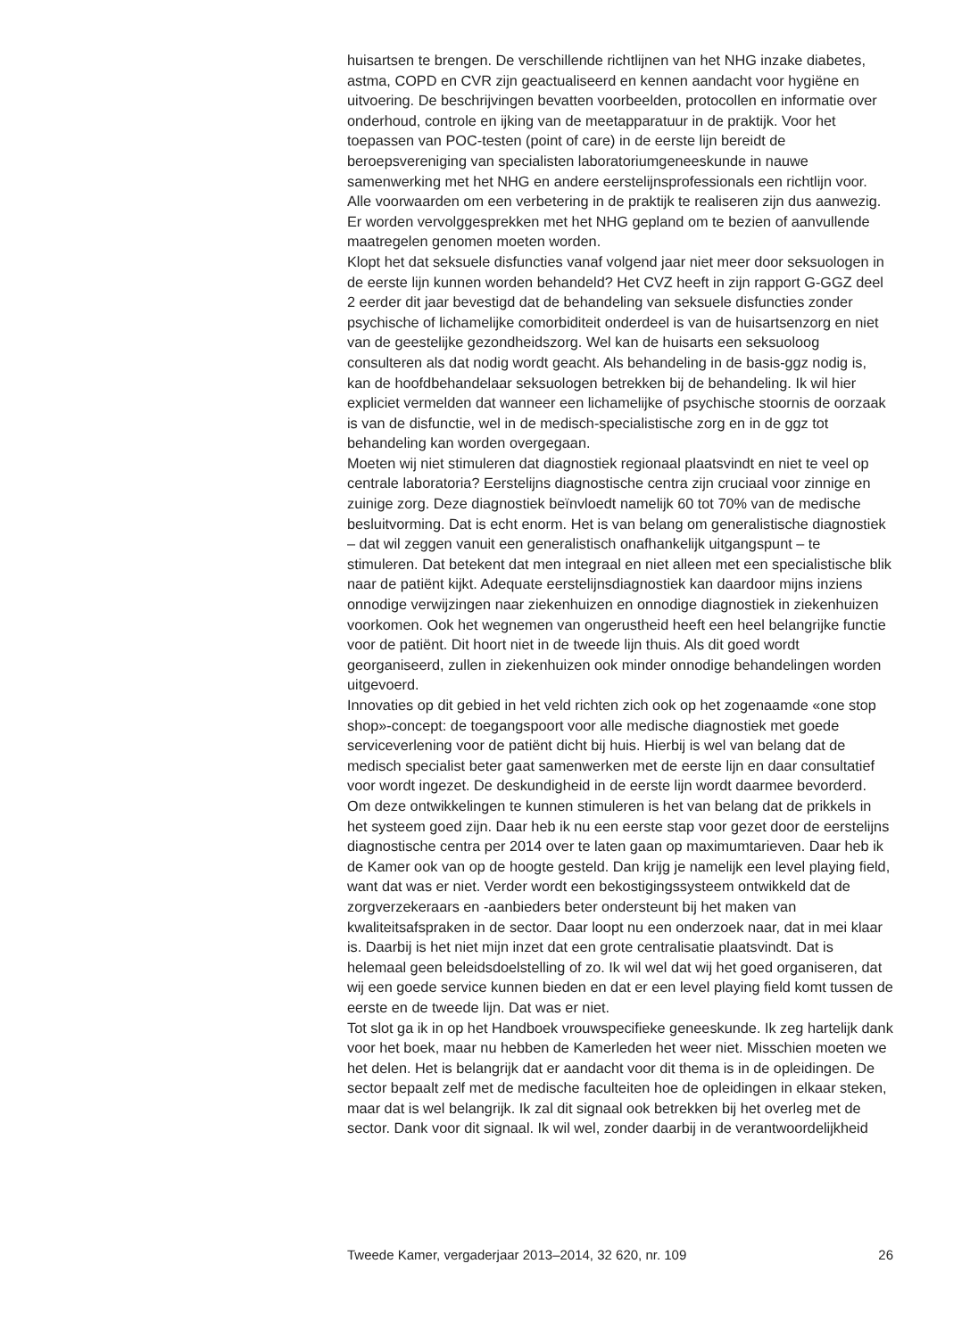huisartsen te brengen. De verschillende richtlijnen van het NHG inzake diabetes, astma, COPD en CVR zijn geactualiseerd en kennen aandacht voor hygiëne en uitvoering. De beschrijvingen bevatten voorbeelden, protocollen en informatie over onderhoud, controle en ijking van de meetapparatuur in de praktijk. Voor het toepassen van POC-testen (point of care) in de eerste lijn bereidt de beroepsvereniging van specialisten laboratoriumgeneeskunde in nauwe samenwerking met het NHG en andere eerstelijnsprofessionals een richtlijn voor. Alle voorwaarden om een verbetering in de praktijk te realiseren zijn dus aanwezig. Er worden vervolggesprekken met het NHG gepland om te bezien of aanvullende maatregelen genomen moeten worden.
Klopt het dat seksuele disfuncties vanaf volgend jaar niet meer door seksuologen in de eerste lijn kunnen worden behandeld? Het CVZ heeft in zijn rapport G-GGZ deel 2 eerder dit jaar bevestigd dat de behandeling van seksuele disfuncties zonder psychische of lichamelijke comorbiditeit onderdeel is van de huisartsenzorg en niet van de geestelijke gezondheidszorg. Wel kan de huisarts een seksuoloog consulteren als dat nodig wordt geacht. Als behandeling in de basis-ggz nodig is, kan de hoofdbehandelaar seksuologen betrekken bij de behandeling. Ik wil hier expliciet vermelden dat wanneer een lichamelijke of psychische stoornis de oorzaak is van de disfunctie, wel in de medisch-specialistische zorg en in de ggz tot behandeling kan worden overgegaan.
Moeten wij niet stimuleren dat diagnostiek regionaal plaatsvindt en niet te veel op centrale laboratoria? Eerstelijns diagnostische centra zijn cruciaal voor zinnige en zuinige zorg. Deze diagnostiek beïnvloedt namelijk 60 tot 70% van de medische besluitvorming. Dat is echt enorm. Het is van belang om generalistische diagnostiek – dat wil zeggen vanuit een generalistisch onafhankelijk uitgangspunt – te stimuleren. Dat betekent dat men integraal en niet alleen met een specialistische blik naar de patiënt kijkt. Adequate eerstelijnsdiagnostiek kan daardoor mijns inziens onnodige verwijzingen naar ziekenhuizen en onnodige diagnostiek in ziekenhuizen voorkomen. Ook het wegnemen van ongerustheid heeft een heel belangrijke functie voor de patiënt. Dit hoort niet in de tweede lijn thuis. Als dit goed wordt georganiseerd, zullen in ziekenhuizen ook minder onnodige behandelingen worden uitgevoerd.
Innovaties op dit gebied in het veld richten zich ook op het zogenaamde «one stop shop»-concept: de toegangspoort voor alle medische diagnostiek met goede serviceverlening voor de patiënt dicht bij huis. Hierbij is wel van belang dat de medisch specialist beter gaat samenwerken met de eerste lijn en daar consultatief voor wordt ingezet. De deskundigheid in de eerste lijn wordt daarmee bevorderd. Om deze ontwikkelingen te kunnen stimuleren is het van belang dat de prikkels in het systeem goed zijn. Daar heb ik nu een eerste stap voor gezet door de eerstelijns diagnostische centra per 2014 over te laten gaan op maximumtarieven. Daar heb ik de Kamer ook van op de hoogte gesteld. Dan krijg je namelijk een level playing field, want dat was er niet. Verder wordt een bekostigingssysteem ontwikkeld dat de zorgverzekeraars en -aanbieders beter ondersteunt bij het maken van kwaliteitsafspraken in de sector. Daar loopt nu een onderzoek naar, dat in mei klaar is. Daarbij is het niet mijn inzet dat een grote centralisatie plaatsvindt. Dat is helemaal geen beleidsdoelstelling of zo. Ik wil wel dat wij het goed organiseren, dat wij een goede service kunnen bieden en dat er een level playing field komt tussen de eerste en de tweede lijn. Dat was er niet.
Tot slot ga ik in op het Handboek vrouwspecifieke geneeskunde. Ik zeg hartelijk dank voor het boek, maar nu hebben de Kamerleden het weer niet. Misschien moeten we het delen. Het is belangrijk dat er aandacht voor dit thema is in de opleidingen. De sector bepaalt zelf met de medische faculteiten hoe de opleidingen in elkaar steken, maar dat is wel belangrijk. Ik zal dit signaal ook betrekken bij het overleg met de sector. Dank voor dit signaal. Ik wil wel, zonder daarbij in de verantwoordelijkheid
Tweede Kamer, vergaderjaar 2013–2014, 32 620, nr. 109 26